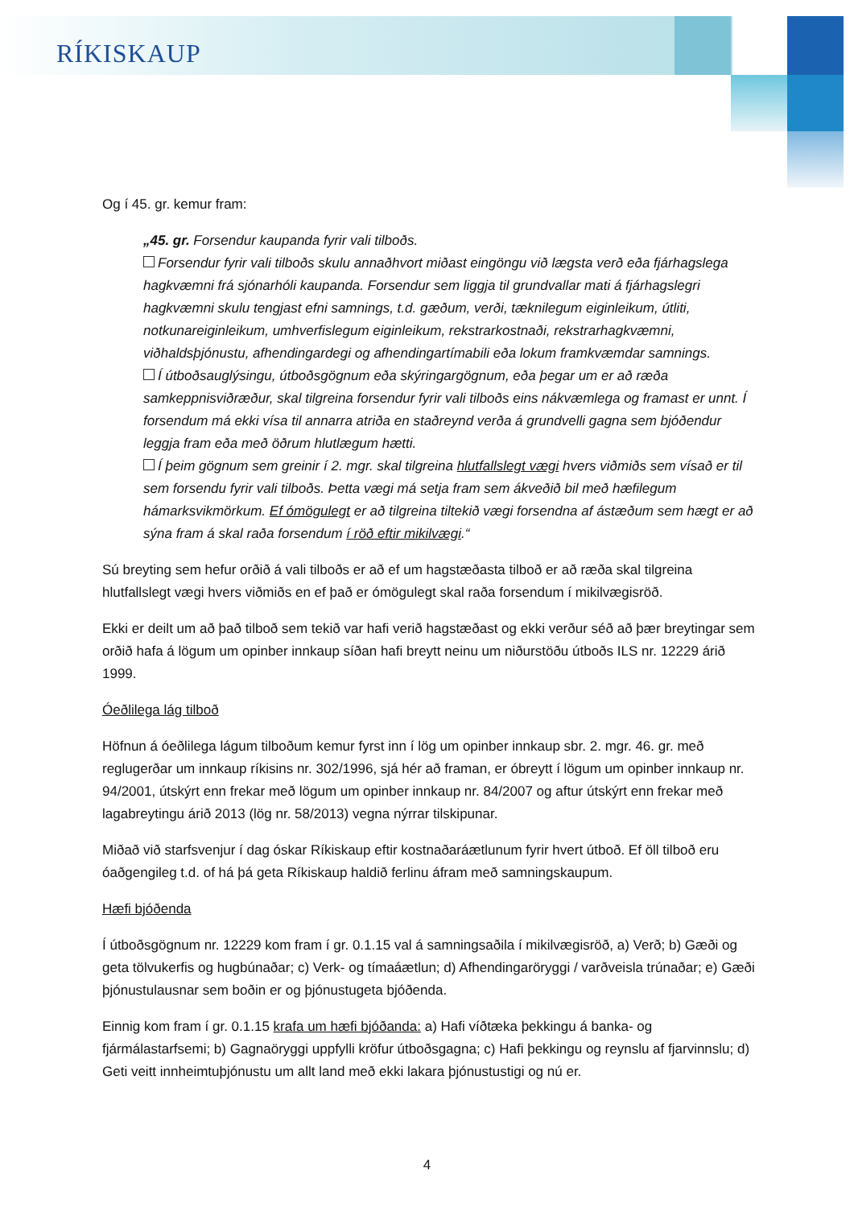RÍKISKAUP
Og í 45. gr. kemur fram:
„45. gr. Forsendur kaupanda fyrir vali tilboðs.
Forsendur fyrir vali tilboðs skulu annaðhvort miðast eingöngu við lægsta verð eða fjárhagslega hagkvæmni frá sjónarhóli kaupanda. Forsendur sem liggja til grundvallar mati á fjárhagslegri hagkvæmni skulu tengjast efni samnings, t.d. gæðum, verði, tæknilegum eiginleikum, útliti, notkunareiginleikum, umhverfislegum eiginleikum, rekstrarkostnaði, rekstrarhagkvæmni, viðhaldsþjónustu, afhendingardegi og afhendingartímabili eða lokum framkvæmdar samnings.
Í útboðsauglýsingu, útboðsgögnum eða skýringargögnum, eða þegar um er að ræða samkeppnisviðræður, skal tilgreina forsendur fyrir vali tilboðs eins nákvæmlega og framast er unnt. Í forsendum má ekki vísa til annarra atriða en staðreynd verða á grundvelli gagna sem bjóðendur leggja fram eða með öðrum hlutlægum hætti.
Í þeim gögnum sem greinir í 2. mgr. skal tilgreina hlutfallslegt vægi hvers viðmiðs sem vísað er til sem forsendu fyrir vali tilboðs. Þetta vægi má setja fram sem ákveðið bil með hæfilegum hámarksvikmörkum. Ef ómögulegt er að tilgreina tiltekið vægi forsendna af ástæðum sem hægt er að sýna fram á skal raða forsendum í röð eftir mikilvægi.“
Sú breyting sem hefur orðið á vali tilboðs er að ef um hagstæðasta tilboð er að ræða skal tilgreina hlutfallslegt vægi hvers viðmiðs en ef það er ómögulegt skal raða forsendum í mikilvægisröð.
Ekki er deilt um að það tilboð sem tekið var hafi verið hagstæðast og ekki verður séð að þær breytingar sem orðið hafa á lögum um opinber innkaup síðan hafi breytt neinu um niðurstöðu útboðs ILS nr. 12229 árið 1999.
Óeðlilega lág tilboð
Höfnun á óeðlilega lágum tilboðum kemur fyrst inn í lög um opinber innkaup sbr. 2. mgr. 46. gr. með reglugerðar um innkaup ríkisins nr. 302/1996, sjá hér að framan, er óbreytt í lögum um opinber innkaup nr. 94/2001, útskýrt enn frekar með lögum um opinber innkaup nr. 84/2007 og aftur útskýrt enn frekar með lagabreytingu árið 2013 (lög nr. 58/2013) vegna nýrrar tilskipunar.
Miðað við starfsvenjur í dag óskar Ríkiskaup eftir kostnaðaráætlunum fyrir hvert útboð. Ef öll tilboð eru óaðgengileg t.d. of há þá geta Ríkiskaup haldið ferlinu áfram með samningskaupum.
Hæfi bjóðenda
Í útboðsgögnum nr. 12229 kom fram í gr. 0.1.15 val á samningsaðila í mikilvægisröð, a) Verð; b) Gæði og geta tölvukerfis og hugbúnaðar; c) Verk- og tímaáætlun; d) Afhendingaröryggi / varðveisla trúnaðar; e) Gæði þjónustulausnar sem boðin er og þjónustugeta bjóðenda.
Einnig kom fram í gr. 0.1.15 krafa um hæfi bjóðanda: a) Hafi víðtæka þekkingu á banka- og fjármálastarfsemi; b) Gagnaöryggi uppfylli kröfur útboðsgagna; c) Hafi þekkingu og reynslu af fjarvinnslu; d) Geti veitt innheimtuþjónustu um allt land með ekki lakara þjónustustigi og nú er.
4